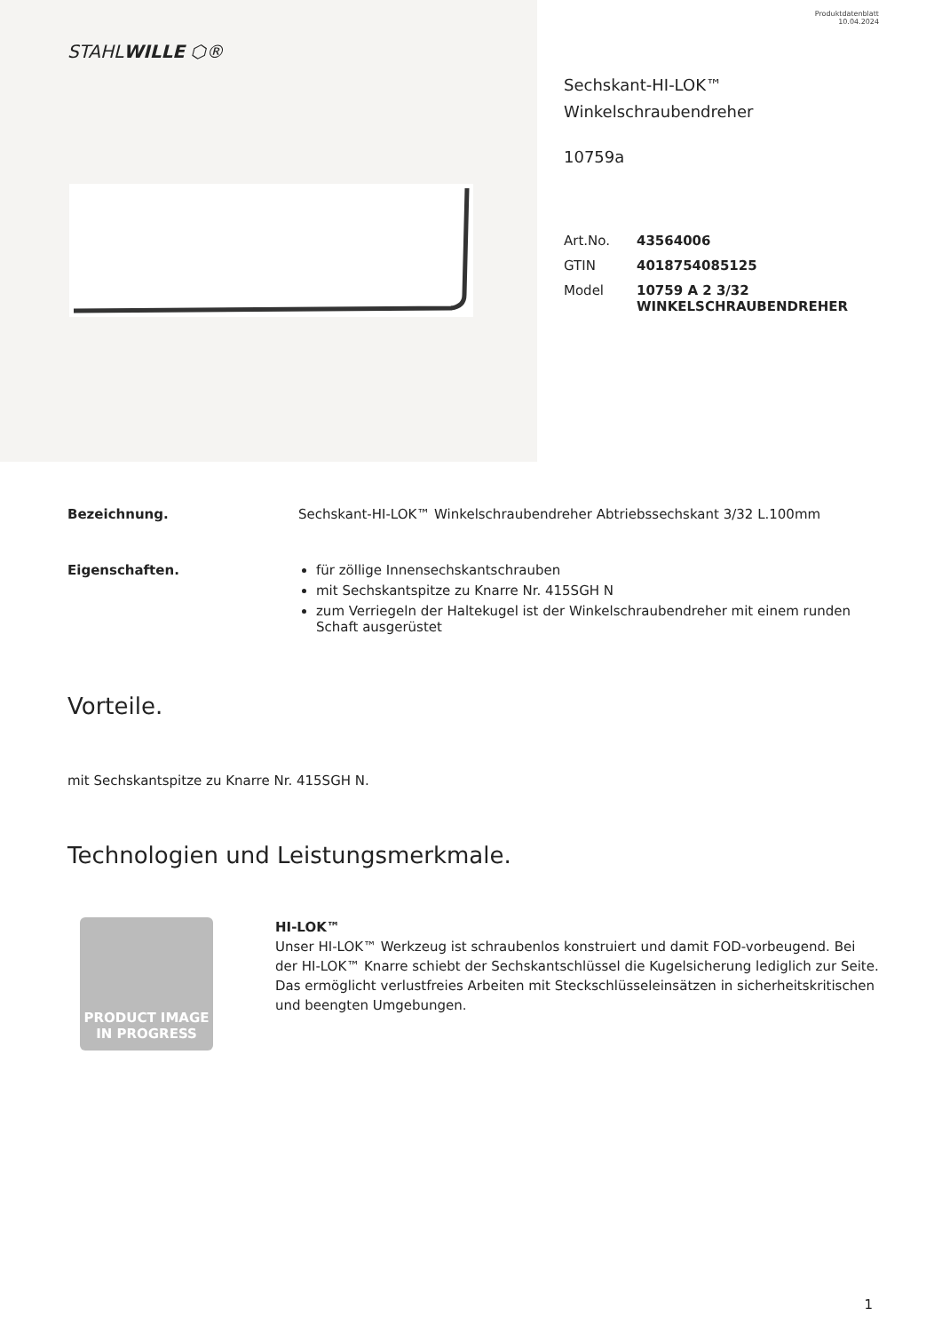STAHLWILLE ⬡®
Produktdatenblatt
10.04.2024
Sechskant-HI-LOK™
Winkelschraubendreher
10759a
| Art.No. | 43564006 |
| GTIN | 4018754085125 |
| Model | 10759 A 2 3/32 WINKELSCHRAUBENDREHER |
Bezeichnung. Sechskant-HI-LOK™ Winkelschraubendreher Abtriebssechskant 3/32 L.100mm
Eigenschaften. für zöllige Innensechskantschrauben
mit Sechskantspitze zu Knarre Nr. 415SGH N
zum Verriegeln der Haltekugel ist der Winkelschraubendreher mit einem runden Schaft ausgerüstet
Vorteile.
mit Sechskantspitze zu Knarre Nr. 415SGH N.
Technologien und Leistungsmerkmale.
PRODUCT IMAGE
IN PROGRESS
HI-LOK™
Unser HI-LOK™ Werkzeug ist schraubenlos konstruiert und damit FOD-vorbeugend. Bei der HI-LOK™ Knarre schiebt der Sechskantschlüssel die Kugelsicherung lediglich zur Seite. Das ermöglicht verlustfreies Arbeiten mit Steckschlüsseleinsätzen in sicherheitskritischen und beengten Umgebungen.
1